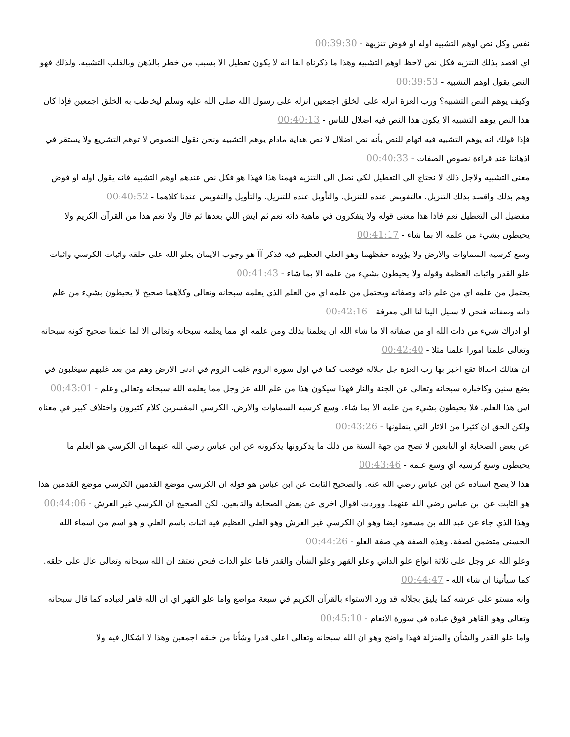نفس وكل نص اوهم التشبيه اوله او فوض تنزيهة - 00:39:30
اي اقصد بذلك التنزيه فكل نص لاحظ اوهم التشبيه وهذا ما ذكرناه انفا انه لا يكون تعطيل الا بسبب من خطر بالذهن وبالقلب التشبيه. ولذلك فهو النص يقول اوهم التشبيه - 00:39:53
وكيف يوهم النص التشبيه؟ ورب العزة انزله على الخلق اجمعين انزله على رسول الله صلى الله عليه وسلم ليخاطب به الخلق اجمعين فإذا كان هذا النص يوهم التشبيه الا يكون هذا النص فيه اضلال للناس - 00:40:13
فإذا قولك انه يوهم التشبيه فيه اتهام للنص بأنه نص اضلال لا نص هداية مادام يوهم التشبيه ونحن نقول النصوص لا توهم التشريع ولا يستقر في اذهاننا عند قراءة نصوص الصفات - 00:40:33
معنى التشبيه ولاجل ذلك لا نحتاج الى التعطيل لكي نصل الى التنزيه فهمنا هذا فهذا هو فكل نص عندهم اوهم التشبيه فانه يقول اوله او فوض وهم بذلك واقصد بذلك التنزيل. فالتفويض عنده للتنزيل. والتأويل عنده للتنزيل. والتأويل والتفويض عندنا كلاهما - 00:40:52
مفضيل الى التعطيل نعم فاذا هذا معنى قوله ولا يتفكرون في ماهية ذاته نعم ثم ايش اللي بعدها ثم قال ولا نعم هذا من القرآن الكريم ولا يحيطون بشيء من علمه الا بما شاء - 00:41:17
وسع كرسيه السماوات والارض ولا يؤوده حفظهما وهو العلي العظيم فيه فذكر آآ هو وجوب الايمان بعلو الله على خلقه واثبات الكرسي واثبات علو القدر واثبات العظمة وقوله ولا يحيطون بشيء من علمه الا بما شاء - 00:41:43
يحتمل من علمه اي من علم ذاته وصفاته ويحتمل من علمه اي من العلم الذي يعلمه سبحانه وتعالى وكلاهما صحيح لا يحيطون بشيء من علم ذاته وصفاته فنحن لا سبيل الينا لنا الى معرفة - 00:42:16
او ادراك شيء من ذات الله او من صفاته الا ما شاء الله ان يعلمنا بذلك ومن علمه اي مما يعلمه سبحانه وتعالى الا لما علمنا صحيح كونه سبحانه وتعالى علمنا امورا علمنا مثلا - 00:42:40
ان هنالك احداثا تقع اخبر بها رب العزة جل جلاله فوقعت كما في اول سورة الروم غلبت الروم في ادنى الارض وهم من بعد غلبهم سيغلبون في بضع سنين وكاخباره سبحانه وتعالى عن الجنة والنار فهذا سيكون هذا من علم الله عز وجل مما يعلمه الله سبحانه وتعالى وعلم - 00:43:01
اس هذا العلم. فلا يحيطون بشيء من علمه الا بما شاء. وسع كرسيه السماوات والارض. الكرسي المفسرين كلام كثيرون واختلاف كبير في معناه ولكن الحق ان كثيرا من الاثار التي ينقلونها - 00:43:26
عن بعض الصحابة او التابعين لا تصح من جهة السنة من ذلك ما يذكرونها يذكرونه عن ابن عباس رضي الله عنهما ان الكرسي هو العلم ما يحيطون وسع كرسيه اي وسع علمه - 00:43:46
هذا لا يصح اسناده عن ابن عباس رضي الله عنه. والصحيح الثابت عن ابن عباس هو قوله ان الكرسي موضع القدمين الكرسي موضع القدمين هذا هو الثابت عن ابن عباس رضي الله عنهما. ووردت اقوال اخرى عن بعض الصحابة والتابعين. لكن الصحيح ان الكرسي غير العرش - 00:44:06
وهذا الذي جاء عن عبد الله بن مسعود ايضا وهو ان الكرسي غير العرش وهو العلي العظيم فيه اثبات باسم العلي و هو اسم من اسماء الله الحسنى متضمن لصفة. وهذه الصفة هي صفة العلو - 00:44:26
وعلو الله عز وجل على ثلاثة انواع علو الذاتي وعلو القهر وعلو الشأن والقدر فاما علو الذات فنحن نعتقد ان الله سبحانه وتعالى عال على خلقه. كما سيأتينا ان شاء الله - 00:44:47
وانه مستو على عرشه كما يليق بجلاله قد ورد الاستواء بالقرآن الكريم في سبعة مواضع واما علو القهر اي ان الله قاهر لعباده كما قال سبحانه وتعالى وهو القاهر فوق عباده في سورة الانعام - 00:45:10
واما علو القدر والشأن والمنزلة فهذا واضح وهو ان الله سبحانه وتعالى اعلى قدرا وشأنا من خلقه اجمعين وهذا لا اشكال فيه ولا